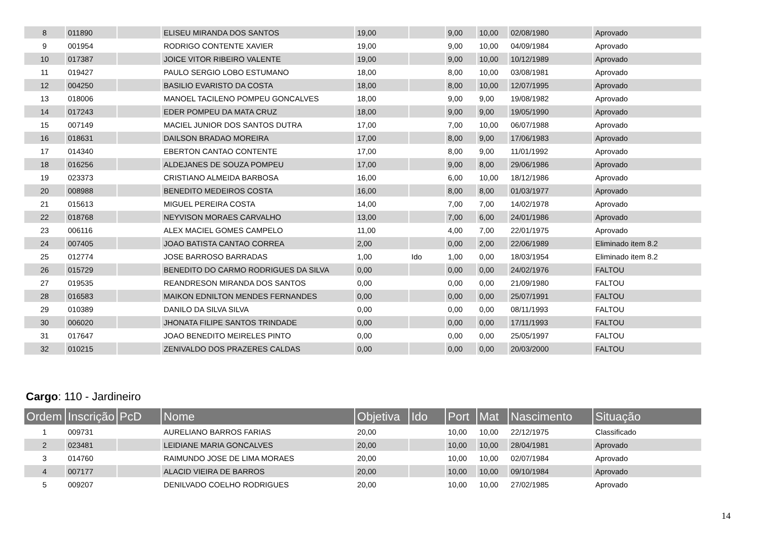| 8 | 011890 | | ELISEU MIRANDA DOS SANTOS | 19,00 | | 9,00 | 10,00 | 02/08/1980 | Aprovado |
| 9 | 001954 | | RODRIGO CONTENTE XAVIER | 19,00 | | 9,00 | 10,00 | 04/09/1984 | Aprovado |
| 10 | 017387 | | JOICE VITOR RIBEIRO VALENTE | 19,00 | | 9,00 | 10,00 | 10/12/1989 | Aprovado |
| 11 | 019427 | | PAULO SERGIO LOBO ESTUMANO | 18,00 | | 8,00 | 10,00 | 03/08/1981 | Aprovado |
| 12 | 004250 | | BASILIO EVARISTO DA COSTA | 18,00 | | 8,00 | 10,00 | 12/07/1995 | Aprovado |
| 13 | 018006 | | MANOEL TACILENO POMPEU GONCALVES | 18,00 | | 9,00 | 9,00 | 19/08/1982 | Aprovado |
| 14 | 017243 | | EDER POMPEU DA MATA CRUZ | 18,00 | | 9,00 | 9,00 | 19/05/1990 | Aprovado |
| 15 | 007149 | | MACIEL JUNIOR DOS SANTOS DUTRA | 17,00 | | 7,00 | 10,00 | 06/07/1988 | Aprovado |
| 16 | 018631 | | DAILSON BRADAO MOREIRA | 17,00 | | 8,00 | 9,00 | 17/06/1983 | Aprovado |
| 17 | 014340 | | EBERTON CANTAO CONTENTE | 17,00 | | 8,00 | 9,00 | 11/01/1992 | Aprovado |
| 18 | 016256 | | ALDEJANES DE SOUZA POMPEU | 17,00 | | 9,00 | 8,00 | 29/06/1986 | Aprovado |
| 19 | 023373 | | CRISTIANO ALMEIDA BARBOSA | 16,00 | | 6,00 | 10,00 | 18/12/1986 | Aprovado |
| 20 | 008988 | | BENEDITO MEDEIROS COSTA | 16,00 | | 8,00 | 8,00 | 01/03/1977 | Aprovado |
| 21 | 015613 | | MIGUEL PEREIRA COSTA | 14,00 | | 7,00 | 7,00 | 14/02/1978 | Aprovado |
| 22 | 018768 | | NEYVISON MORAES CARVALHO | 13,00 | | 7,00 | 6,00 | 24/01/1986 | Aprovado |
| 23 | 006116 | | ALEX MACIEL GOMES CAMPELO | 11,00 | | 4,00 | 7,00 | 22/01/1975 | Aprovado |
| 24 | 007405 | | JOAO BATISTA CANTAO CORREA | 2,00 | | 0,00 | 2,00 | 22/06/1989 | Eliminado item 8.2 |
| 25 | 012774 | | JOSE BARROSO BARRADAS | 1,00 | Ido | 1,00 | 0,00 | 18/03/1954 | Eliminado item 8.2 |
| 26 | 015729 | | BENEDITO DO CARMO RODRIGUES DA SILVA | 0,00 | | 0,00 | 0,00 | 24/02/1976 | FALTOU |
| 27 | 019535 | | REANDRESON MIRANDA DOS SANTOS | 0,00 | | 0,00 | 0,00 | 21/09/1980 | FALTOU |
| 28 | 016583 | | MAIKON EDNILTON MENDES FERNANDES | 0,00 | | 0,00 | 0,00 | 25/07/1991 | FALTOU |
| 29 | 010389 | | DANILO DA SILVA SILVA | 0,00 | | 0,00 | 0,00 | 08/11/1993 | FALTOU |
| 30 | 006020 | | JHONATA FILIPE SANTOS TRINDADE | 0,00 | | 0,00 | 0,00 | 17/11/1993 | FALTOU |
| 31 | 017647 | | JOAO BENEDITO MEIRELES PINTO | 0,00 | | 0,00 | 0,00 | 25/05/1997 | FALTOU |
| 32 | 010215 | | ZENIVALDO DOS PRAZERES CALDAS | 0,00 | | 0,00 | 0,00 | 20/03/2000 | FALTOU |
Cargo: 110 - Jardineiro
| Ordem | Inscrição | PcD | Nome | Objetiva | Ido | Port | Mat | Nascimento | Situação |
| --- | --- | --- | --- | --- | --- | --- | --- | --- | --- |
| 1 | 009731 | | AURELIANO BARROS FARIAS | 20,00 | | 10,00 | 10,00 | 22/12/1975 | Classificado |
| 2 | 023481 | | LEIDIANE MARIA GONCALVES | 20,00 | | 10,00 | 10,00 | 28/04/1981 | Aprovado |
| 3 | 014760 | | RAIMUNDO JOSE DE LIMA MORAES | 20,00 | | 10,00 | 10,00 | 02/07/1984 | Aprovado |
| 4 | 007177 | | ALACID VIEIRA DE BARROS | 20,00 | | 10,00 | 10,00 | 09/10/1984 | Aprovado |
| 5 | 009207 | | DENILVADO COELHO RODRIGUES | 20,00 | | 10,00 | 10,00 | 27/02/1985 | Aprovado |
14